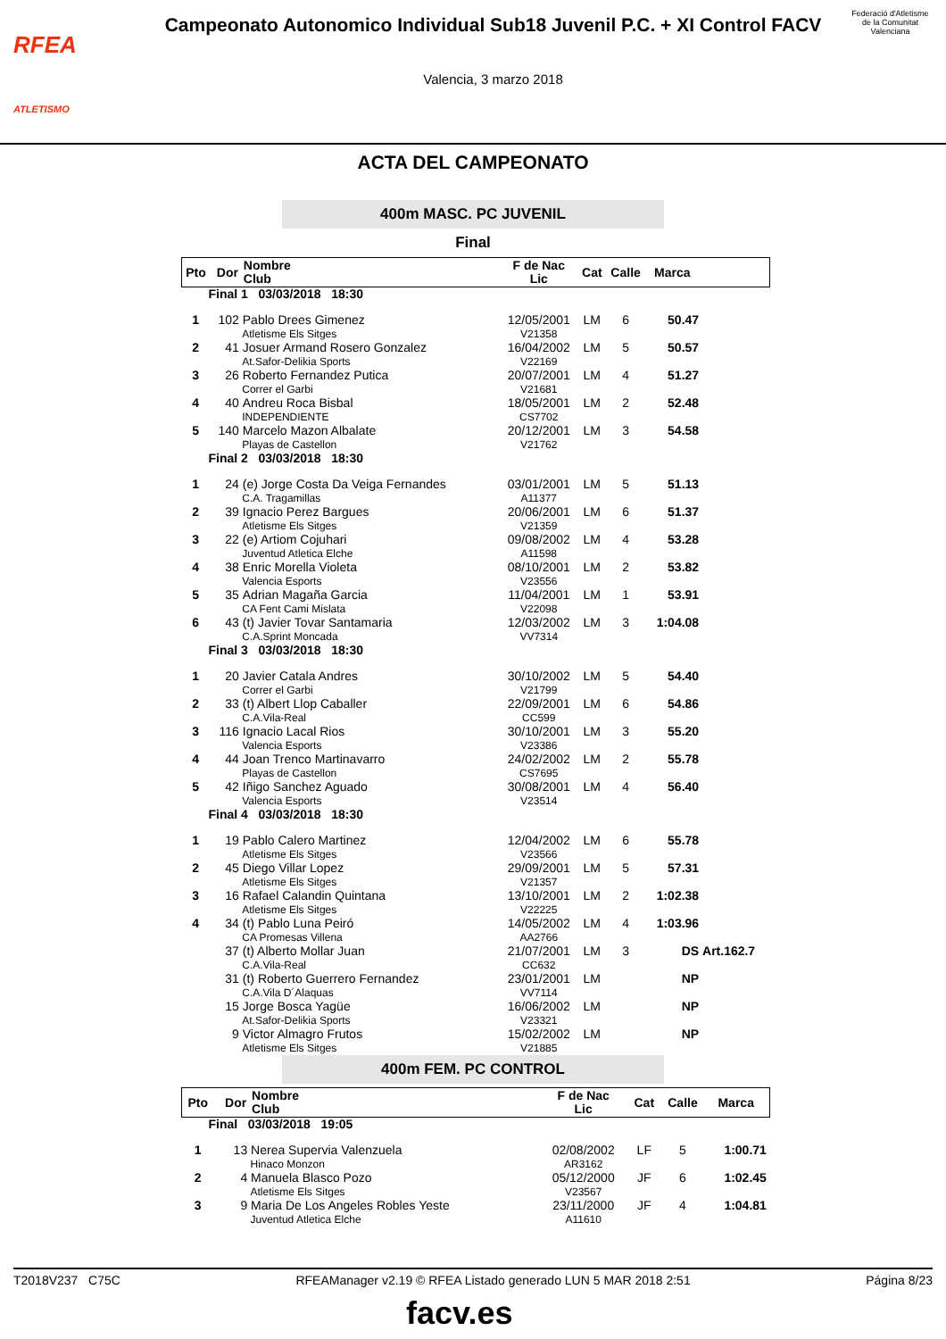RFEA
ATLETISMO
Campeonato Autonomico Individual Sub18 Juvenil P.C. + XI Control FACV
Valencia, 3 marzo 2018
Federació d'Atletisme de la Comunitat Valenciana
ACTA DEL CAMPEONATO
400m MASC. PC JUVENIL
Final
| Pto | Dor | Nombre Club | F de Nac Lic | Cat | Calle | Marca | |
| --- | --- | --- | --- | --- | --- | --- | --- |
| Final 1 03/03/2018 18:30 | | | | | | | |
| 1 | 102 | Pablo Drees Gimenez Atletisme Els Sitges | 12/05/2001 V21358 | LM | 6 | 50.47 | |
| 2 | 41 | Josuer Armand Rosero Gonzalez At.Safor-Delikia Sports | 16/04/2002 V22169 | LM | 5 | 50.57 | |
| 3 | 26 | Roberto Fernandez Putica Correr el Garbi | 20/07/2001 V21681 | LM | 4 | 51.27 | |
| 4 | 40 | Andreu Roca Bisbal INDEPENDIENTE | 18/05/2001 CS7702 | LM | 2 | 52.48 | |
| 5 | 140 | Marcelo Mazon Albalate Playas de Castellon | 20/12/2001 V21762 | LM | 3 | 54.58 | |
| Final 2 03/03/2018 18:30 | | | | | | | |
| 1 | 24 | (e) Jorge Costa Da Veiga Fernandes C.A. Tragamillas | 03/01/2001 A11377 | LM | 5 | 51.13 | |
| 2 | 39 | Ignacio Perez Bargues Atletisme Els Sitges | 20/06/2001 V21359 | LM | 6 | 51.37 | |
| 3 | 22 | (e) Artiom Cojuhari Juventud Atletica Elche | 09/08/2002 A11598 | LM | 4 | 53.28 | |
| 4 | 38 | Enric Morella Violeta Valencia Esports | 08/10/2001 V23556 | LM | 2 | 53.82 | |
| 5 | 35 | Adrian Magaña Garcia CA Fent Cami Mislata | 11/04/2001 V22098 | LM | 1 | 53.91 | |
| 6 | 43 | (t) Javier Tovar Santamaria C.A.Sprint Moncada | 12/03/2002 VV7314 | LM | 3 | 1:04.08 | |
| Final 3 03/03/2018 18:30 | | | | | | | |
| 1 | 20 | Javier Catala Andres Correr el Garbi | 30/10/2002 V21799 | LM | 5 | 54.40 | |
| 2 | 33 | (t) Albert Llop Caballer C.A.Vila-Real | 22/09/2001 CC599 | LM | 6 | 54.86 | |
| 3 | 116 | Ignacio Lacal Rios Valencia Esports | 30/10/2001 V23386 | LM | 3 | 55.20 | |
| 4 | 44 | Joan Trenco Martinavarro Playas de Castellon | 24/02/2002 CS7695 | LM | 2 | 55.78 | |
| 5 | 42 | Iñigo Sanchez Aguado Valencia Esports | 30/08/2001 V23514 | LM | 4 | 56.40 | |
| Final 4 03/03/2018 18:30 | | | | | | | |
| 1 | 19 | Pablo Calero Martinez Atletisme Els Sitges | 12/04/2002 V23566 | LM | 6 | 55.78 | |
| 2 | 45 | Diego Villar Lopez Atletisme Els Sitges | 29/09/2001 V21357 | LM | 5 | 57.31 | |
| 3 | 16 | Rafael Calandin Quintana Atletisme Els Sitges | 13/10/2001 V22225 | LM | 2 | 1:02.38 | |
| 4 | 34 | (t) Pablo Luna Peiró CA Promesas Villena | 14/05/2002 AA2766 | LM | 4 | 1:03.96 | |
| | 37 | (t) Alberto Mollar Juan C.A.Vila-Real | 21/07/2001 CC632 | LM | 3 | DS | Art.162.7 |
| | 31 | (t) Roberto Guerrero Fernandez C.A.Vila D´Alaquas | 23/01/2001 VV7114 | LM | | NP | |
| | 15 | Jorge Bosca Yagüe At.Safor-Delikia Sports | 16/06/2002 V23321 | LM | | NP | |
| | 9 | Victor Almagro Frutos Atletisme Els Sitges | 15/02/2002 V21885 | LM | | NP | |
400m FEM. PC CONTROL
| Pto | Dor | Nombre Club | F de Nac Lic | Cat | Calle | Marca | |
| --- | --- | --- | --- | --- | --- | --- | --- |
| Final 03/03/2018 19:05 | | | | | | | |
| 1 | 13 | Nerea Supervia Valenzuela Hinaco Monzon | 02/08/2002 AR3162 | LF | 5 | 1:00.71 | |
| 2 | 4 | Manuela Blasco Pozo Atletisme Els Sitges | 05/12/2000 V23567 | JF | 6 | 1:02.45 | |
| 3 | 9 | Maria De Los Angeles Robles Yeste Juventud Atletica Elche | 23/11/2000 A11610 | JF | 4 | 1:04.81 | |
T2018V237 C75C RFEAManager v2.19 © RFEA Listado generado LUN 5 MAR 2018 2:51 Página 8/23
facv.es